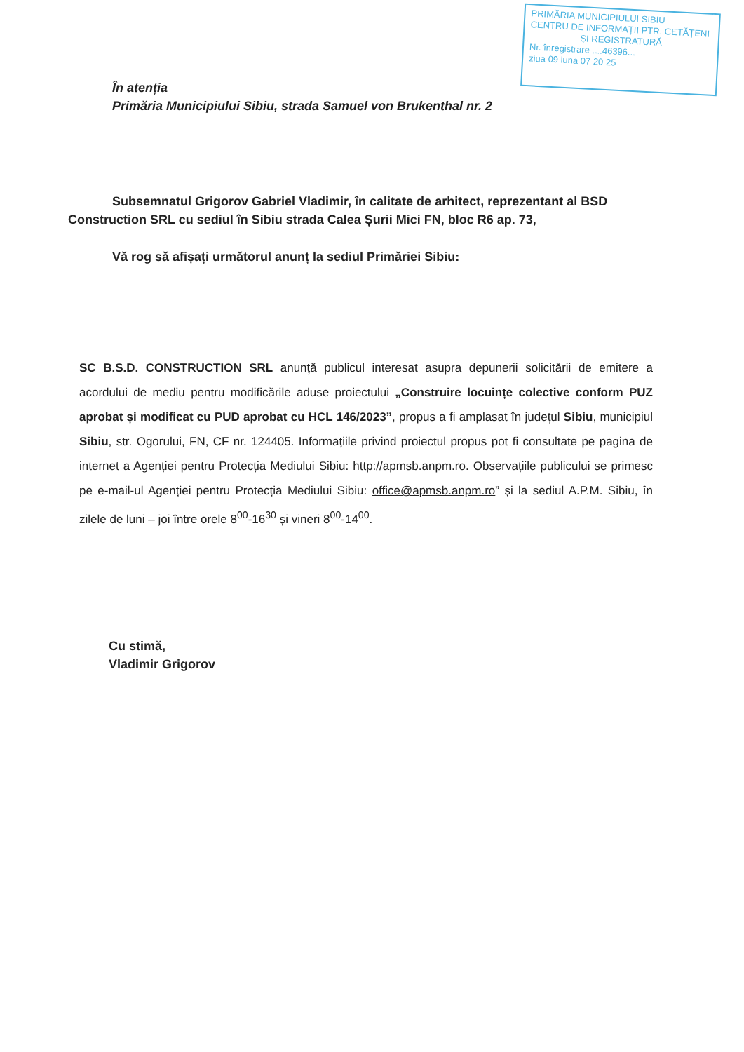PRIMĂRIA MUNICIPIULUI SIBIU
CENTRU DE INFORMAȚII PTR. CETĂȚENI
ȘI REGISTRATURĂ
Nr. înregistrare ....46396...
ziua 09 luna 07 20 25
În atenția
Primăria Municipiului Sibiu, strada Samuel von Brukenthal nr. 2
Subsemnatul Grigorov Gabriel Vladimir, în calitate de arhitect, reprezentant al BSD Construction SRL cu sediul în Sibiu strada Calea Șurii Mici FN, bloc R6 ap. 73,
Vă rog să afișați următorul anunț la sediul Primăriei Sibiu:
SC B.S.D. CONSTRUCTION SRL anunță publicul interesat asupra depunerii solicitării de emitere a acordului de mediu pentru modificările aduse proiectului „Construire locuințe colective conform PUZ aprobat și modificat cu PUD aprobat cu HCL 146/2023”, propus a fi amplasat în județul Sibiu, municipiul Sibiu, str. Ogorului, FN, CF nr. 124405. Informațiile privind proiectul propus pot fi consultate pe pagina de internet a Agenției pentru Protecția Mediului Sibiu: http://apmsb.anpm.ro. Observațiile publicului se primesc pe e-mail-ul Agenției pentru Protecția Mediului Sibiu: office@apmsb.anpm.ro” și la sediul A.P.M. Sibiu, în zilele de luni – joi între orele 8<sup>00</sup>-16<sup>30</sup> și vineri 8<sup>00</sup>-14<sup>00</sup>.
Cu stimă,
Vladimir Grigorov